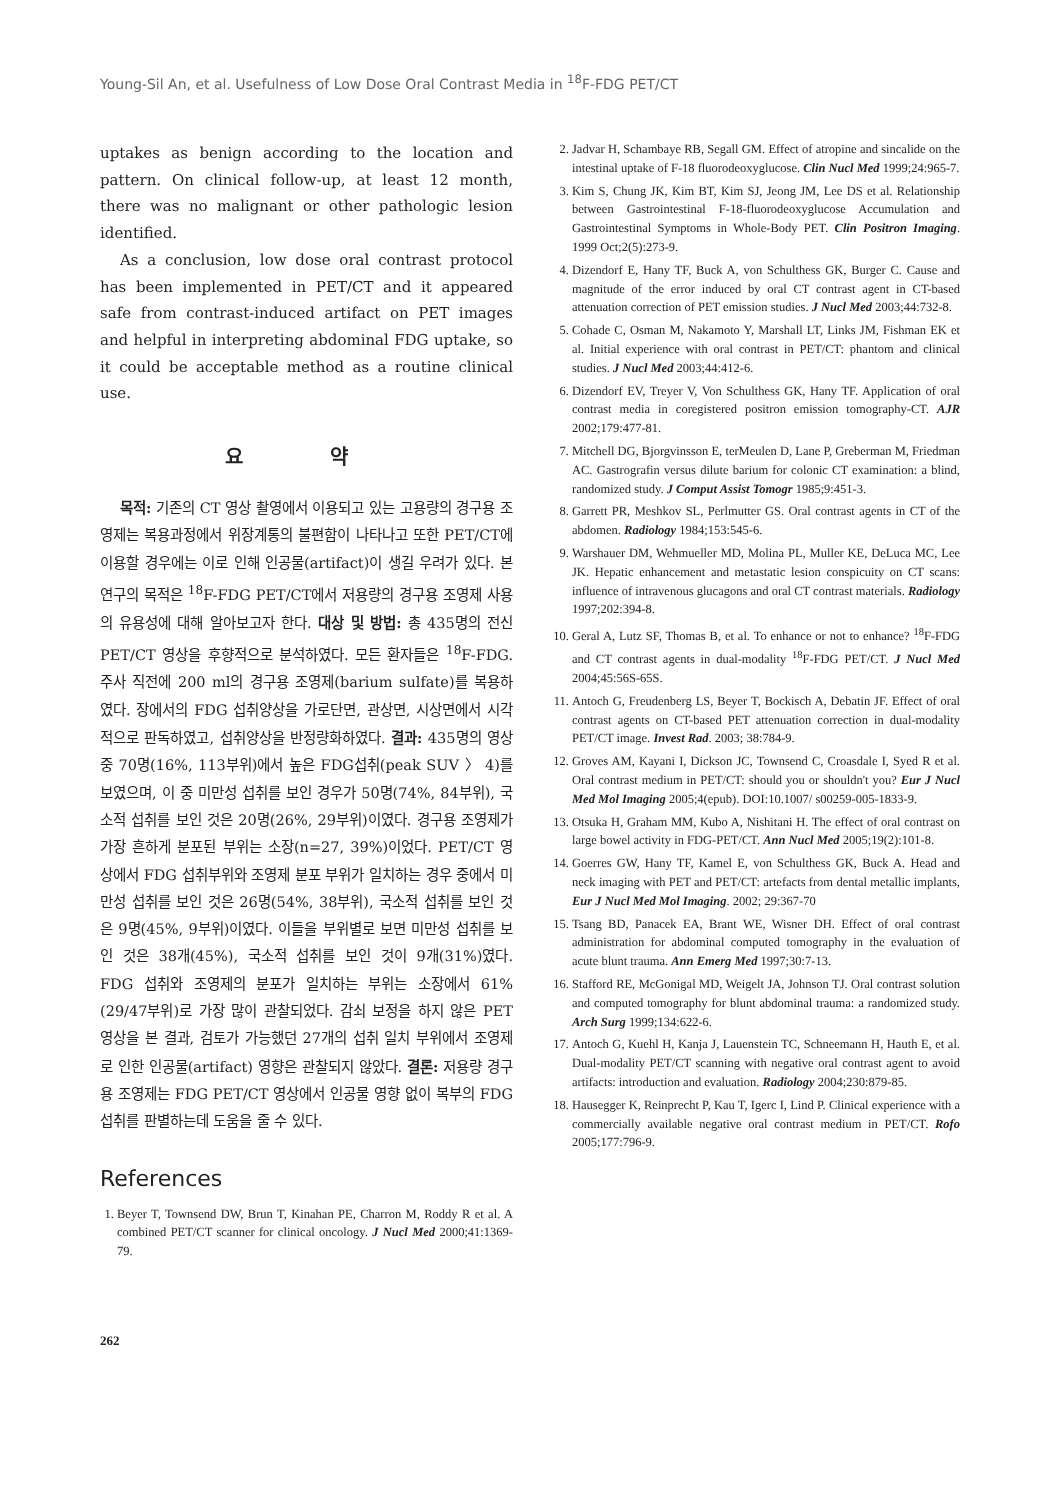Young-Sil An, et al. Usefulness of Low Dose Oral Contrast Media in <sup>18</sup>F-FDG PET/CT
uptakes as benign according to the location and pattern. On clinical follow-up, at least 12 month, there was no malignant or other pathologic lesion identified.
As a conclusion, low dose oral contrast protocol has been implemented in PET/CT and it appeared safe from contrast-induced artifact on PET images and helpful in interpreting abdominal FDG uptake, so it could be acceptable method as a routine clinical use.
요 약
목적: 기존의 CT 영상 촬영에서 이용되고 있는 고용량의 경구용 조영제는 복용과정에서 위장계통의 불편함이 나타나고 또한 PET/CT에 이용할 경우에는 이로 인해 인공물(artifact)이 생길 우려가 있다. 본 연구의 목적은 <sup>18</sup>F-FDG PET/CT에서 저용량의 경구용 조영제 사용의 유용성에 대해 알아보고자 한다. 대상 및 방법: 총 435명의 전신 PET/CT 영상을 후향적으로 분석하였다. 모든 환자들은 <sup>18</sup>F-FDG. 주사 직전에 200 ml의 경구용 조영제(barium sulfate)를 복용하였다. 장에서의 FDG 섭취양상을 가로단면, 관상면, 시상면에서 시각적으로 판독하였고, 섭취양상을 반정량화하였다. 결과: 435명의 영상 중 70명(16%, 113부위)에서 높은 FDG섭취(peak SUV 〉 4)를 보였으며, 이 중 미만성 섭취를 보인 경우가 50명(74%, 84부위), 국소적 섭취를 보인 것은 20명(26%, 29부위)이였다. 경구용 조영제가 가장 흔하게 분포된 부위는 소장(n=27, 39%)이었다. PET/CT 영상에서 FDG 섭취부위와 조영제 분포 부위가 일치하는 경우 중에서 미만성 섭취를 보인 것은 26명(54%, 38부위), 국소적 섭취를 보인 것은 9명(45%, 9부위)이였다. 이들을 부위별로 보면 미만성 섭취를 보인 것은 38개(45%), 국소적 섭취를 보인 것이 9개(31%)였다. FDG 섭취와 조영제의 분포가 일치하는 부위는 소장에서 61% (29/47부위)로 가장 많이 관찰되었다. 감쇠 보정을 하지 않은 PET 영상을 본 결과, 검토가 가능했던 27개의 섭취 일치 부위에서 조영제로 인한 인공물(artifact) 영향은 관찰되지 않았다. 결론: 저용량 경구용 조영제는 FDG PET/CT 영상에서 인공물 영향 없이 복부의 FDG 섭취를 판별하는데 도움을 줄 수 있다.
References
1. Beyer T, Townsend DW, Brun T, Kinahan PE, Charron M, Roddy R et al. A combined PET/CT scanner for clinical oncology. J Nucl Med 2000;41:1369-79.
2. Jadvar H, Schambaye RB, Segall GM. Effect of atropine and sincalide on the intestinal uptake of F-18 fluorodeoxyglucose. Clin Nucl Med 1999;24:965-7.
3. Kim S, Chung JK, Kim BT, Kim SJ, Jeong JM, Lee DS et al. Relationship between Gastrointestinal F-18-fluorodeoxyglucose Accumulation and Gastrointestinal Symptoms in Whole-Body PET. Clin Positron Imaging. 1999 Oct;2(5):273-9.
4. Dizendorf E, Hany TF, Buck A, von Schulthess GK, Burger C. Cause and magnitude of the error induced by oral CT contrast agent in CT-based attenuation correction of PET emission studies. J Nucl Med 2003;44:732-8.
5. Cohade C, Osman M, Nakamoto Y, Marshall LT, Links JM, Fishman EK et al. Initial experience with oral contrast in PET/CT: phantom and clinical studies. J Nucl Med 2003;44:412-6.
6. Dizendorf EV, Treyer V, Von Schulthess GK, Hany TF. Application of oral contrast media in coregistered positron emission tomography-CT. AJR 2002;179:477-81.
7. Mitchell DG, Bjorgvinsson E, terMeulen D, Lane P, Greberman M, Friedman AC. Gastrografin versus dilute barium for colonic CT examination: a blind, randomized study. J Comput Assist Tomogr 1985;9:451-3.
8. Garrett PR, Meshkov SL, Perlmutter GS. Oral contrast agents in CT of the abdomen. Radiology 1984;153:545-6.
9. Warshauer DM, Wehmueller MD, Molina PL, Muller KE, DeLuca MC, Lee JK. Hepatic enhancement and metastatic lesion conspicuity on CT scans: influence of intravenous glucagons and oral CT contrast materials. Radiology 1997;202:394-8.
10. Geral A, Lutz SF, Thomas B, et al. To enhance or not to enhance? <sup>18</sup>F-FDG and CT contrast agents in dual-modality <sup>18</sup>F-FDG PET/CT. J Nucl Med 2004;45:56S-65S.
11. Antoch G, Freudenberg LS, Beyer T, Bockisch A, Debatin JF. Effect of oral contrast agents on CT-based PET attenuation correction in dual-modality PET/CT image. Invest Rad. 2003; 38:784-9.
12. Groves AM, Kayani I, Dickson JC, Townsend C, Croasdale I, Syed R et al. Oral contrast medium in PET/CT: should you or shouldn't you? Eur J Nucl Med Mol Imaging 2005;4(epub). DOI:10.1007/ s00259-005-1833-9.
13. Otsuka H, Graham MM, Kubo A, Nishitani H. The effect of oral contrast on large bowel activity in FDG-PET/CT. Ann Nucl Med 2005;19(2):101-8.
14. Goerres GW, Hany TF, Kamel E, von Schulthess GK, Buck A. Head and neck imaging with PET and PET/CT: artefacts from dental metallic implants, Eur J Nucl Med Mol Imaging. 2002; 29:367-70
15. Tsang BD, Panacek EA, Brant WE, Wisner DH. Effect of oral contrast administration for abdominal computed tomography in the evaluation of acute blunt trauma. Ann Emerg Med 1997;30:7-13.
16. Stafford RE, McGonigal MD, Weigelt JA, Johnson TJ. Oral contrast solution and computed tomography for blunt abdominal trauma: a randomized study. Arch Surg 1999;134:622-6.
17. Antoch G, Kuehl H, Kanja J, Lauenstein TC, Schneemann H, Hauth E, et al. Dual-modality PET/CT scanning with negative oral contrast agent to avoid artifacts: introduction and evaluation. Radiology 2004;230:879-85.
18. Hausegger K, Reinprecht P, Kau T, Igerc I, Lind P. Clinical experience with a commercially available negative oral contrast medium in PET/CT. Rofo 2005;177:796-9.
262